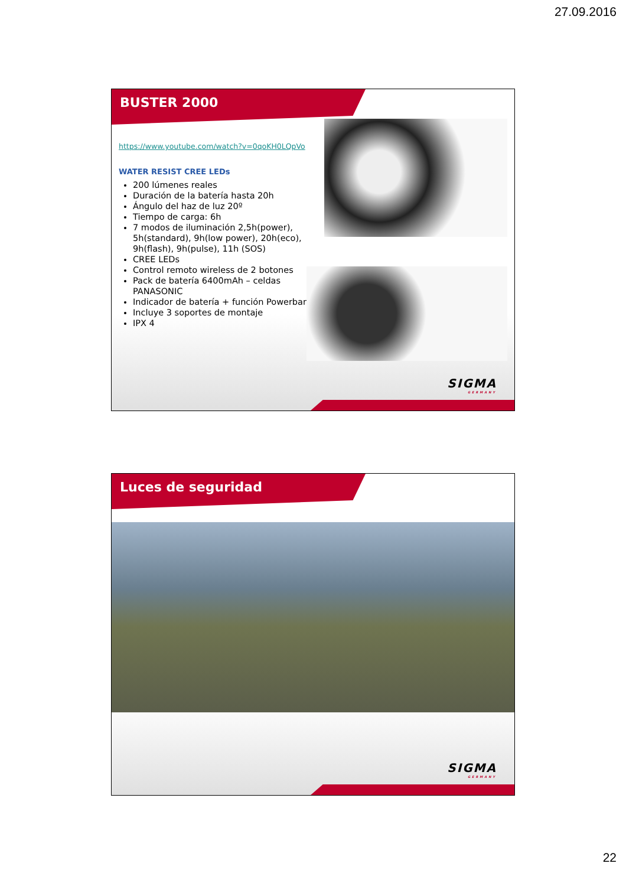27.09.2016
BUSTER 2000
https://www.youtube.com/watch?v=0qoKH0LQpVo
WATER RESIST CREE LEDs
200 lúmenes reales
Duración de la batería hasta 20h
Ángulo del haz de luz 20º
Tiempo de carga: 6h
7 modos de iluminación 2,5h(power), 5h(standard), 9h(low power), 20h(eco), 9h(flash), 9h(pulse), 11h (SOS)
CREE LEDs
Control remoto wireless de 2 botones
Pack de batería 6400mAh – celdas PANASONIC
Indicador de batería + función Powerbank
Incluye 3 soportes de montaje
IPX 4
SIGMA
GERMANY
Luces de seguridad
SIGMA
GERMANY
22